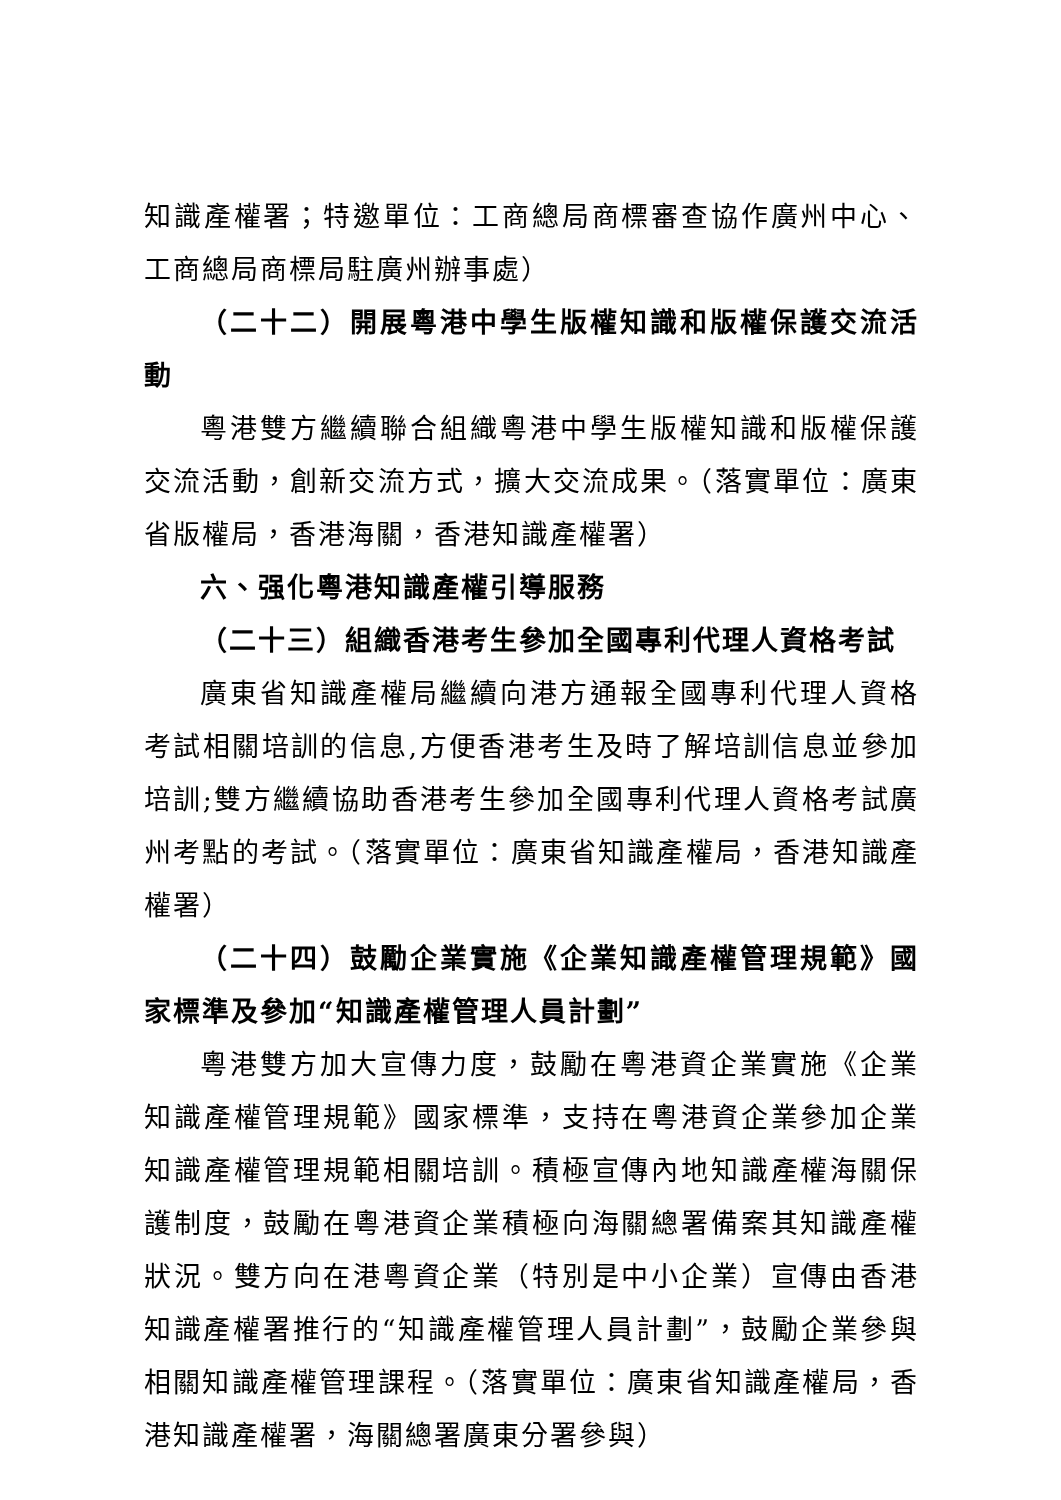知識產權署；特邀單位：工商總局商標審查協作廣州中心、工商總局商標局駐廣州辦事處）
（二十二）開展粵港中學生版權知識和版權保護交流活動
粵港雙方繼續聯合組織粵港中學生版權知識和版權保護交流活動，創新交流方式，擴大交流成果。（落實單位：廣東省版權局，香港海關，香港知識產權署）
六、强化粵港知識產權引導服務
（二十三）組織香港考生參加全國專利代理人資格考試
廣東省知識產權局繼續向港方通報全國專利代理人資格考試相關培訓的信息,方便香港考生及時了解培訓信息並參加培訓;雙方繼續協助香港考生參加全國專利代理人資格考試廣州考點的考試。（落實單位：廣東省知識產權局，香港知識產權署）
（二十四）鼓勵企業實施《企業知識產權管理規範》國家標準及參加“知識產權管理人員計劃”
粵港雙方加大宣傳力度，鼓勵在粵港資企業實施《企業知識產權管理規範》國家標準，支持在粵港資企業參加企業知識產權管理規範相關培訓。積極宣傳內地知識產權海關保護制度，鼓勵在粵港資企業積極向海關總署備案其知識產權狀況。雙方向在港粵資企業（特別是中小企業）宣傳由香港知識產權署推行的“知識產權管理人員計劃”，鼓勵企業參與相關知識產權管理課程。（落實單位：廣東省知識產權局，香港知識產權署，海關總署廣東分署參與）